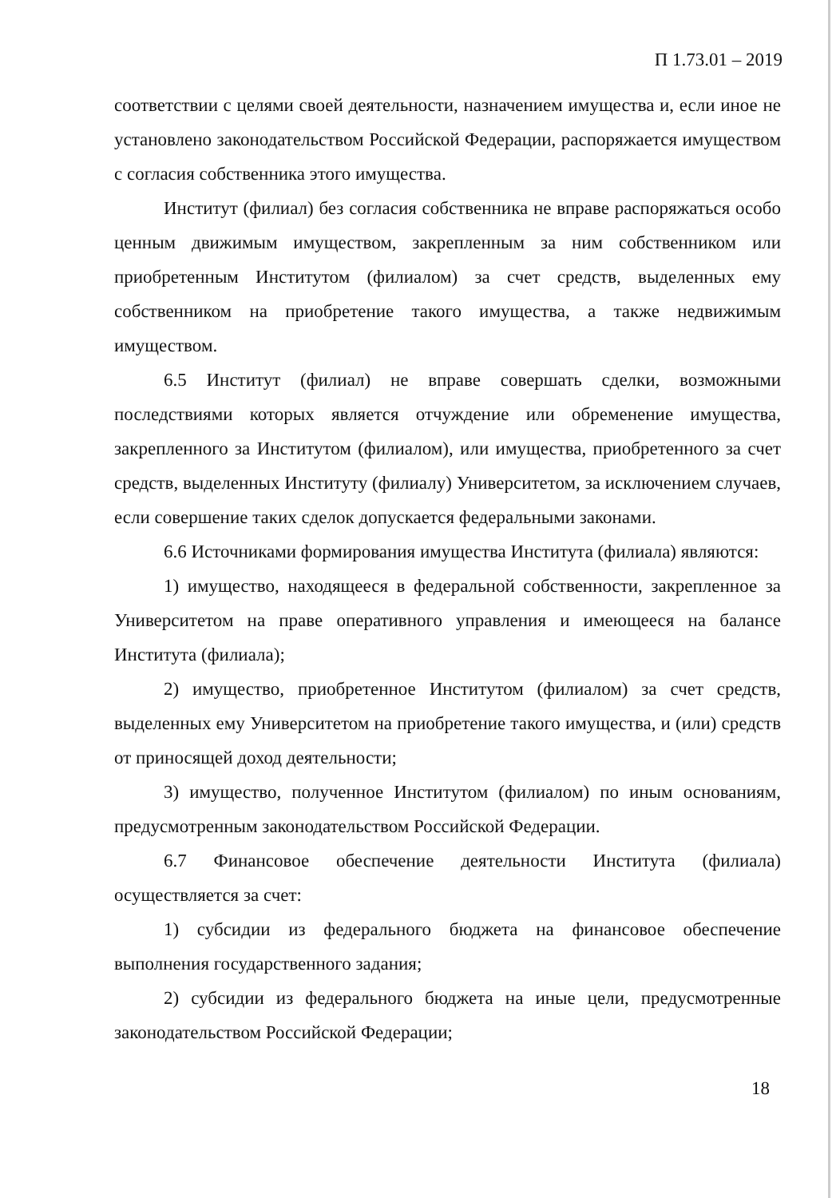П 1.73.01 – 2019
соответствии с целями своей деятельности, назначением имущества и, если иное не установлено законодательством Российской Федерации, распоряжается имуществом с согласия собственника этого имущества.
Институт (филиал) без согласия собственника не вправе распоряжаться особо ценным движимым имуществом, закрепленным за ним собственником или приобретенным Институтом (филиалом) за счет средств, выделенных ему собственником на приобретение такого имущества, а также недвижимым имуществом.
6.5 Институт (филиал) не вправе совершать сделки, возможными последствиями которых является отчуждение или обременение имущества, закрепленного за Институтом (филиалом), или имущества, приобретенного за счет средств, выделенных Институту (филиалу) Университетом, за исключением случаев, если совершение таких сделок допускается федеральными законами.
6.6 Источниками формирования имущества Института (филиала) являются:
1) имущество, находящееся в федеральной собственности, закрепленное за Университетом на праве оперативного управления и имеющееся на балансе Института (филиала);
2) имущество, приобретенное Институтом (филиалом) за счет средств, выделенных ему Университетом на приобретение такого имущества, и (или) средств от приносящей доход деятельности;
3) имущество, полученное Институтом (филиалом) по иным основаниям, предусмотренным законодательством Российской Федерации.
6.7 Финансовое обеспечение деятельности Института (филиала) осуществляется за счет:
1) субсидии из федерального бюджета на финансовое обеспечение выполнения государственного задания;
2) субсидии из федерального бюджета на иные цели, предусмотренные законодательством Российской Федерации;
18